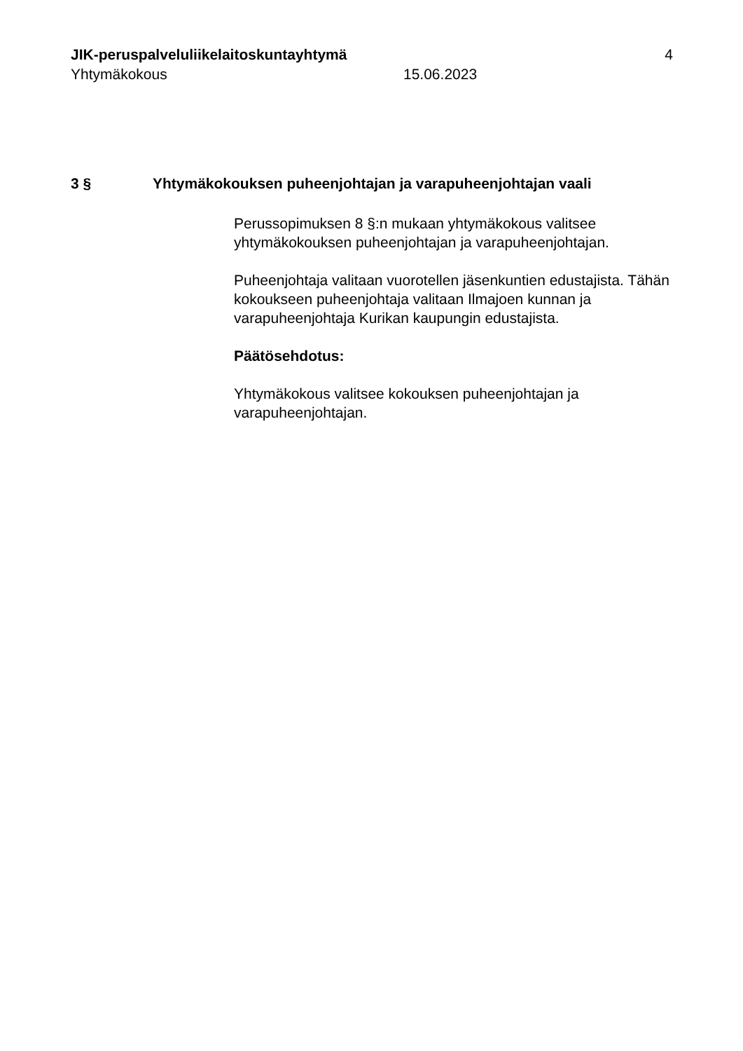JIK-peruspalveluliikelaitoskuntayhtymä
4
Yhtymäkokous 15.06.2023
3 § Yhtymäkokouksen puheenjohtajan ja varapuheenjohtajan vaali
Perussopimuksen 8 §:n mukaan yhtymäkokous valitsee yhtymäkokouksen puheenjohtajan ja varapuheenjohtajan.
Puheenjohtaja valitaan vuorotellen jäsenkuntien edustajista. Tähän kokoukseen puheenjohtaja valitaan Ilmajoen kunnan ja varapuheenjohtaja Kurikan kaupungin edustajista.
Päätösehdotus:
Yhtymäkokous valitsee kokouksen puheenjohtajan ja varapuheenjohtajan.